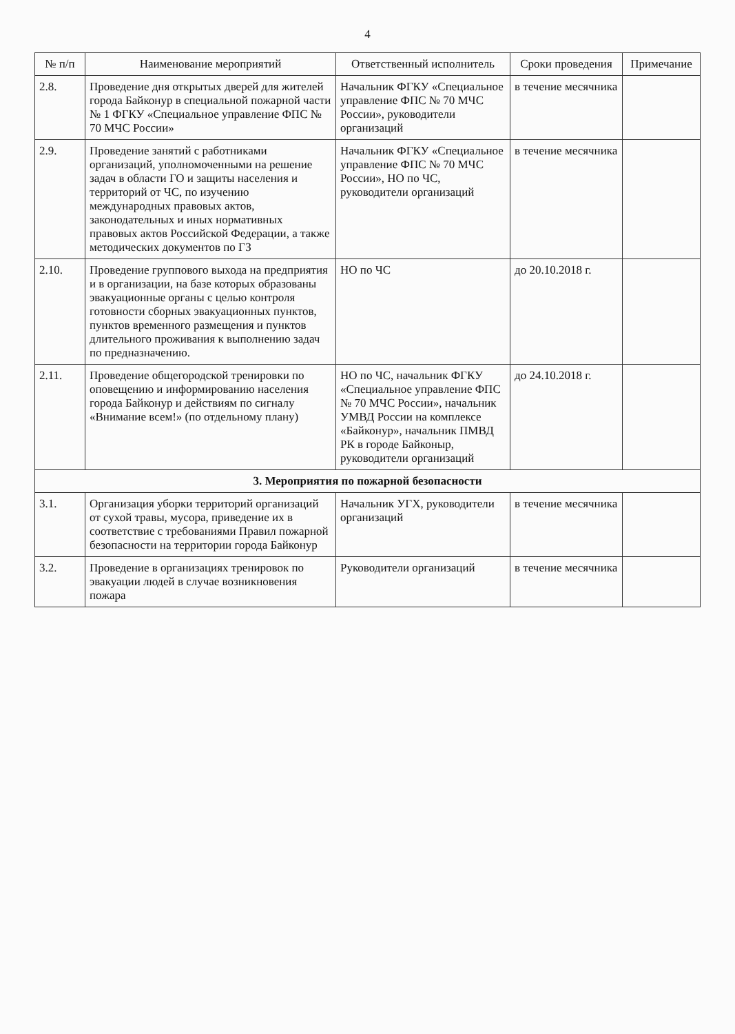4
| № п/п | Наименование мероприятий | Ответственный исполнитель | Сроки проведения | Примечание |
| --- | --- | --- | --- | --- |
| 2.8. | Проведение дня открытых дверей для жителей города Байконур в специальной пожарной части № 1 ФГКУ «Специальное управление ФПС № 70 МЧС России» | Начальник ФГКУ «Специальное управление ФПС № 70 МЧС России», руководители организаций | в течение месячника | |
| 2.9. | Проведение занятий с работниками организаций, уполномоченными на решение задач в области ГО и защиты населения и территорий от ЧС, по изучению международных правовых актов, законодательных и иных нормативных правовых актов Российской Федерации, а также методических документов по ГЗ | Начальник ФГКУ «Специальное управление ФПС № 70 МЧС России», НО по ЧС, руководители организаций | в течение месячника | |
| 2.10. | Проведение группового выхода на предприятия и в организации, на базе которых образованы эвакуационные органы с целью контроля готовности сборных эвакуационных пунктов, пунктов временного размещения и пунктов длительного проживания к выполнению задач по предназначению. | НО по ЧС | до 20.10.2018 г. | |
| 2.11. | Проведение общегородской тренировки по оповещению и информированию населения города Байконур и действиям по сигналу «Внимание всем!» (по отдельному плану) | НО по ЧС, начальник ФГКУ «Специальное управление ФПС № 70 МЧС России», начальник УМВД России на комплексе «Байконур», начальник ПМВД РК в городе Байконыр, руководители организаций | до 24.10.2018 г. | |
| 3. Мероприятия по пожарной безопасности | | | | |
| 3.1. | Организация уборки территорий организаций от сухой травы, мусора, приведение их в соответствие с требованиями Правил пожарной безопасности на территории города Байконур | Начальник УГХ, руководители организаций | в течение месячника | |
| 3.2. | Проведение в организациях тренировок по эвакуации людей в случае возникновения пожара | Руководители организаций | в течение месячника | |